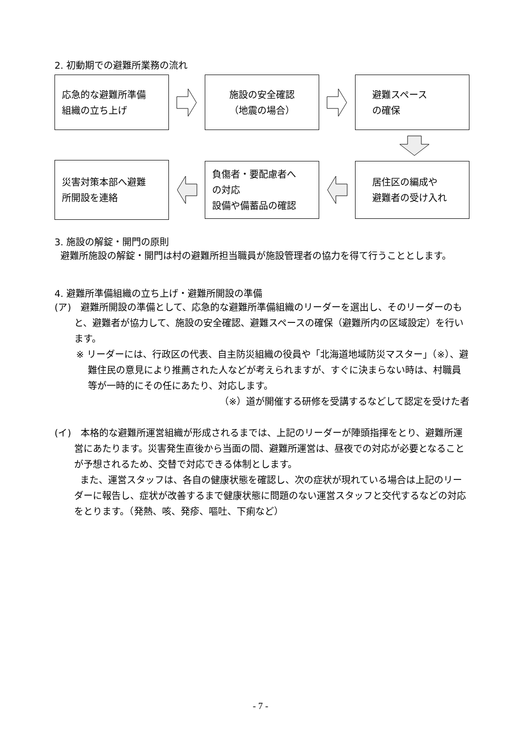2. 初動期での避難所業務の流れ
応急的な避難所準備
組織の立ち上げ
施設の安全確認
（地震の場合）
避難スペース
の確保
災害対策本部へ避難
所開設を連絡
負傷者・要配慮者へ
の対応
設備や備蓄品の確認
居住区の編成や
避難者の受け入れ
3. 施設の解錠・開門の原則
避難所施設の解錠・開門は村の避難所担当職員が施設管理者の協力を得て行うこととします。
4. 避難所準備組織の立ち上げ・避難所開設の準備
(ア)　避難所開設の準備として、応急的な避難所準備組織のリーダーを選出し、そのリーダーのもと、避難者が協力して、施設の安全確認、避難スペースの確保（避難所内の区域設定）を行います。
※ リーダーには、行政区の代表、自主防災組織の役員や「北海道地域防災マスター」（※）、避難住民の意見により推薦された人などが考えられますが、すぐに決まらない時は、村職員等が一時的にその任にあたり、対応します。
（※）道が開催する研修を受講するなどして認定を受けた者
(イ)　本格的な避難所運営組織が形成されるまでは、上記のリーダーが陣頭指揮をとり、避難所運営にあたります。災害発生直後から当面の間、避難所運営は、昼夜での対応が必要となることが予想されるため、交替で対応できる体制とします。
また、運営スタッフは、各自の健康状態を確認し、次の症状が現れている場合は上記のリーダーに報告し、症状が改善するまで健康状態に問題のない運営スタッフと交代するなどの対応をとります。（発熱、咳、発疹、嘔吐、下痢など）
- 7 -